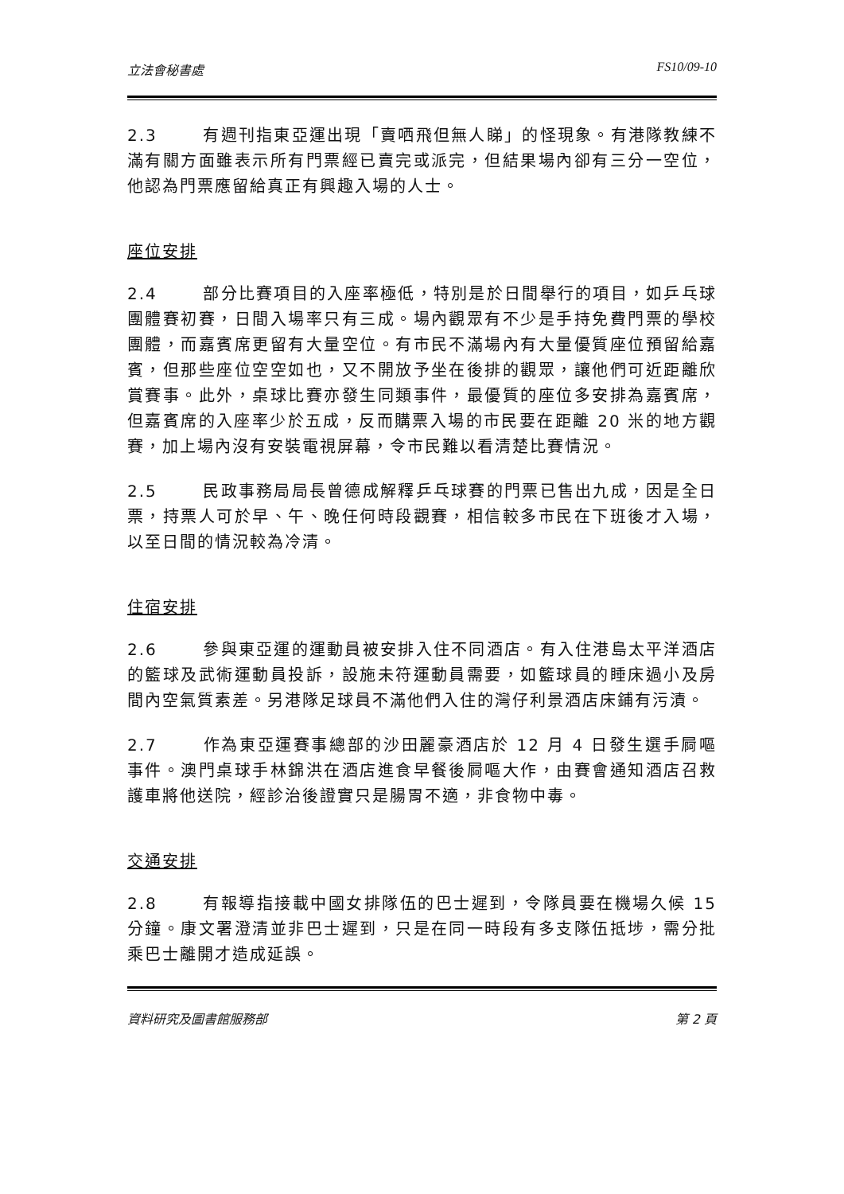立法會秘書處 FS10/09-10
2.3 有週刊指東亞運出現「賣哂飛但無人睇」的怪現象。有港隊教練不滿有關方面雖表示所有門票經已賣完或派完，但結果場內卻有三分一空位，他認為門票應留給真正有興趣入場的人士。
座位安排
2.4 部分比賽項目的入座率極低，特別是於日間舉行的項目，如乒乓球團體賽初賽，日間入場率只有三成。場內觀眾有不少是手持免費門票的學校團體，而嘉賓席更留有大量空位。有市民不滿場內有大量優質座位預留給嘉賓，但那些座位空空如也，又不開放予坐在後排的觀眾，讓他們可近距離欣賞賽事。此外，桌球比賽亦發生同類事件，最優質的座位多安排為嘉賓席，但嘉賓席的入座率少於五成，反而購票入場的市民要在距離 20 米的地方觀賽，加上場內沒有安裝電視屏幕，令市民難以看清楚比賽情況。
2.5 民政事務局局長曾德成解釋乒乓球賽的門票已售出九成，因是全日票，持票人可於早、午、晚任何時段觀賽，相信較多市民在下班後才入場，以至日間的情況較為冷清。
住宿安排
2.6 參與東亞運的運動員被安排入住不同酒店。有入住港島太平洋酒店的籃球及武術運動員投訴，設施未符運動員需要，如籃球員的睡床過小及房間內空氣質素差。另港隊足球員不滿他們入住的灣仔利景酒店床鋪有污漬。
2.7 作為東亞運賽事總部的沙田麗豪酒店於 12 月 4 日發生選手屙嘔事件。澳門桌球手林錦洪在酒店進食早餐後屙嘔大作，由賽會通知酒店召救護車將他送院，經診治後證實只是腸胃不適，非食物中毒。
交通安排
2.8 有報導指接載中國女排隊伍的巴士遲到，令隊員要在機場久候 15 分鐘。康文署澄清並非巴士遲到，只是在同一時段有多支隊伍抵埗，需分批乘巴士離開才造成延誤。
資料研究及圖書館服務部 第 2 頁